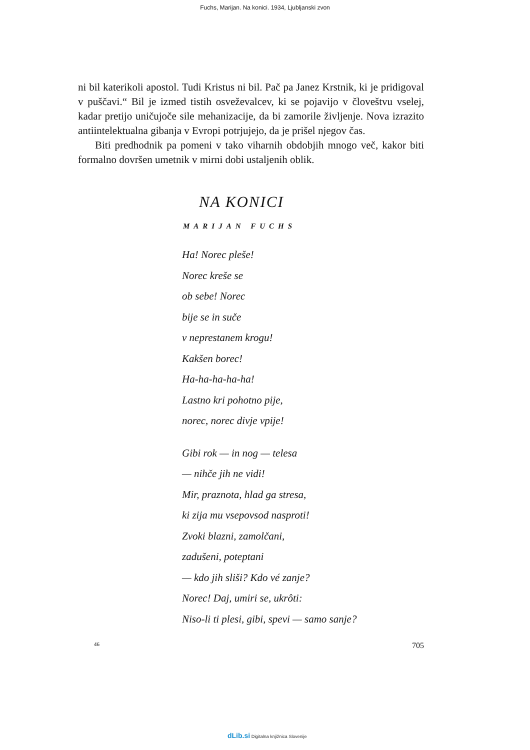Fuchs, Marijan. Na konici. 1934, Ljubljanski zvon
ni bil katerikoli apostol. Tudi Kristus ni bil. Pač pa Janez Krstnik, ki je pridigoval v puščavi.“ Bil je izmed tistih osveževalcev, ki se pojavijo v človeštvu vselej, kadar pretijo uničujoče sile mehanizacije, da bi zamorile življenje. Nova izrazito antiintelektualna gibanja v Evropi potrjujejo, da je prišel njegov čas.
Biti predhodnik pa pomeni v tako viharnih obdobjih mnogo več, kakor biti formalno dovršen umetnik v mirni dobi ustaljenih oblik.
NA KONICI
MARIJAN FUCHS
Ha! Norec pleše!
Norec kreše se
ob sebe! Norec
bije se in suče
v neprestanem krogu!
Kakšen borec!
Ha-ha-ha-ha-ha!
Lastno kri pohotno pije,
norec, norec divje vpije!
Gibi rok — in nog — telesa
— nihče jih ne vidi!
Mir, praznota, hlad ga stresa,
ki zija mu vsepovsod nasproti!
Zvoki blazni, zamolčani,
zadušeni, poteptani
— kdo jih sliši? Kdo vé zanje?
Norec! Daj, umiri se, ukrôti:
Niso-li ti plesi, gibi, spevi — samo sanje?
46 705
dLib.si Digitalna knjižnica Slovenije